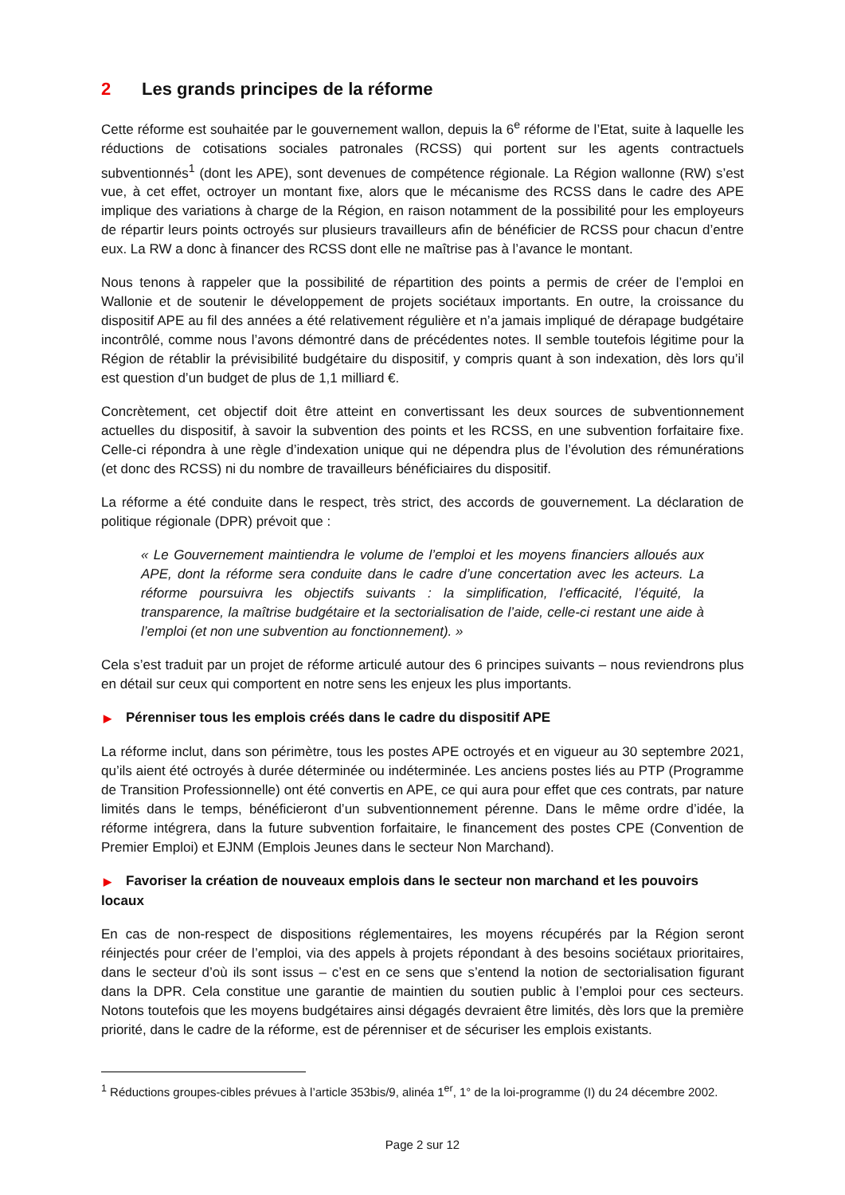2 Les grands principes de la réforme
Cette réforme est souhaitée par le gouvernement wallon, depuis la 6<sup>e</sup> réforme de l’Etat, suite à laquelle les réductions de cotisations sociales patronales (RCSS) qui portent sur les agents contractuels subventionnés<sup>1</sup> (dont les APE), sont devenues de compétence régionale. La Région wallonne (RW) s’est vue, à cet effet, octroyer un montant fixe, alors que le mécanisme des RCSS dans le cadre des APE implique des variations à charge de la Région, en raison notamment de la possibilité pour les employeurs de répartir leurs points octroyés sur plusieurs travailleurs afin de bénéficier de RCSS pour chacun d’entre eux. La RW a donc à financer des RCSS dont elle ne maîtrise pas à l’avance le montant.
Nous tenons à rappeler que la possibilité de répartition des points a permis de créer de l’emploi en Wallonie et de soutenir le développement de projets sociétaux importants. En outre, la croissance du dispositif APE au fil des années a été relativement régulière et n’a jamais impliqué de dérapage budgétaire incontrôlé, comme nous l’avons démontré dans de précédentes notes. Il semble toutefois légitime pour la Région de rétablir la prévisibilité budgétaire du dispositif, y compris quant à son indexation, dès lors qu’il est question d’un budget de plus de 1,1 milliard €.
Concrètement, cet objectif doit être atteint en convertissant les deux sources de subventionnement actuelles du dispositif, à savoir la subvention des points et les RCSS, en une subvention forfaitaire fixe. Celle-ci répondra à une règle d’indexation unique qui ne dépendra plus de l’évolution des rémunérations (et donc des RCSS) ni du nombre de travailleurs bénéficiaires du dispositif.
La réforme a été conduite dans le respect, très strict, des accords de gouvernement. La déclaration de politique régionale (DPR) prévoit que :
« Le Gouvernement maintiendra le volume de l’emploi et les moyens financiers alloués aux APE, dont la réforme sera conduite dans le cadre d’une concertation avec les acteurs. La réforme poursuivra les objectifs suivants : la simplification, l’efficacité, l’équité, la transparence, la maîtrise budgétaire et la sectorialisation de l’aide, celle-ci restant une aide à l’emploi (et non une subvention au fonctionnement). »
Cela s’est traduit par un projet de réforme articulé autour des 6 principes suivants – nous reviendrons plus en détail sur ceux qui comportent en notre sens les enjeux les plus importants.
▶ Pérenniser tous les emplois créés dans le cadre du dispositif APE
La réforme inclut, dans son périmètre, tous les postes APE octroyés et en vigueur au 30 septembre 2021, qu’ils aient été octroyés à durée déterminée ou indéterminée. Les anciens postes liés au PTP (Programme de Transition Professionnelle) ont été convertis en APE, ce qui aura pour effet que ces contrats, par nature limités dans le temps, bénéficieront d’un subventionnement pérenne. Dans le même ordre d’idée, la réforme intégrera, dans la future subvention forfaitaire, le financement des postes CPE (Convention de Premier Emploi) et EJNM (Emplois Jeunes dans le secteur Non Marchand).
▶ Favoriser la création de nouveaux emplois dans le secteur non marchand et les pouvoirs locaux
En cas de non-respect de dispositions réglementaires, les moyens récupérés par la Région seront réinjectés pour créer de l’emploi, via des appels à projets répondant à des besoins sociétaux prioritaires, dans le secteur d’où ils sont issus – c’est en ce sens que s’entend la notion de sectorialisation figurant dans la DPR. Cela constitue une garantie de maintien du soutien public à l’emploi pour ces secteurs. Notons toutefois que les moyens budgétaires ainsi dégagés devraient être limités, dès lors que la première priorité, dans le cadre de la réforme, est de pérenniser et de sécuriser les emplois existants.
<sup>1</sup> Réductions groupes-cibles prévues à l’article 353bis/9, alinéa 1<sup>er</sup>, 1° de la loi-programme (I) du 24 décembre 2002.
Page 2 sur 12